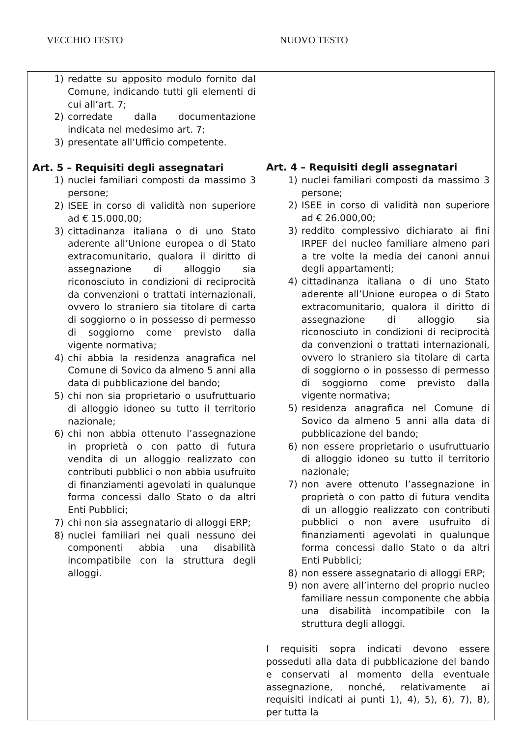VECCHIO TESTO NUOVO TESTO
| 1) redatte su apposito modulo fornito dal Comune, indicando tutti gli elementi di cui all’art. 7; 2) corredate dalla documentazione indicata nel medesimo art. 7; 3) presentate all’Ufficio competente. Art. 5 – Requisiti degli assegnatari 1) nuclei familiari composti da massimo 3 persone; 2) ISEE in corso di validità non superiore ad € 15.000,00; 3) cittadinanza italiana o di uno Stato aderente all’Unione europea o di Stato extracomunitario, qualora il diritto di assegnazione di alloggio sia riconosciuto in condizioni di reciprocità da convenzioni o trattati internazionali, ovvero lo straniero sia titolare di carta di soggiorno o in possesso di permesso di soggiorno come previsto dalla vigente normativa; 4) chi abbia la residenza anagrafica nel Comune di Sovico da almeno 5 anni alla data di pubblicazione del bando; 5) chi non sia proprietario o usufruttuario di alloggio idoneo su tutto il territorio nazionale; 6) chi non abbia ottenuto l’assegnazione in proprietà o con patto di futura vendita di un alloggio realizzato con contributi pubblici o non abbia usufruito di finanziamenti agevolati in qualunque forma concessi dallo Stato o da altri Enti Pubblici; 7) chi non sia assegnatario di alloggi ERP; 8) nuclei familiari nei quali nessuno dei componenti abbia una disabilità incompatibile con la struttura degli alloggi. | Art. 4 – Requisiti degli assegnatari 1) nuclei familiari composti da massimo 3 persone; 2) ISEE in corso di validità non superiore ad € 26.000,00; 3) reddito complessivo dichiarato ai fini IRPEF del nucleo familiare almeno pari a tre volte la media dei canoni annui degli appartamenti; 4) cittadinanza italiana o di uno Stato aderente all’Unione europea o di Stato extracomunitario, qualora il diritto di assegnazione di alloggio sia riconosciuto in condizioni di reciprocità da convenzioni o trattati internazionali, ovvero lo straniero sia titolare di carta di soggiorno o in possesso di permesso di soggiorno come previsto dalla vigente normativa; 5) residenza anagrafica nel Comune di Sovico da almeno 5 anni alla data di pubblicazione del bando; 6) non essere proprietario o usufruttuario di alloggio idoneo su tutto il territorio nazionale; 7) non avere ottenuto l’assegnazione in proprietà o con patto di futura vendita di un alloggio realizzato con contributi pubblici o non avere usufruito di finanziamenti agevolati in qualunque forma concessi dallo Stato o da altri Enti Pubblici; 8) non essere assegnatario di alloggi ERP; 9) non avere all’interno del proprio nucleo familiare nessun componente che abbia una disabilità incompatibile con la struttura degli alloggi. I requisiti sopra indicati devono essere posseduti alla data di pubblicazione del bando e conservati al momento della eventuale assegnazione, nonché, relativamente ai requisiti indicati ai punti 1), 4), 5), 6), 7), 8), per tutta la |